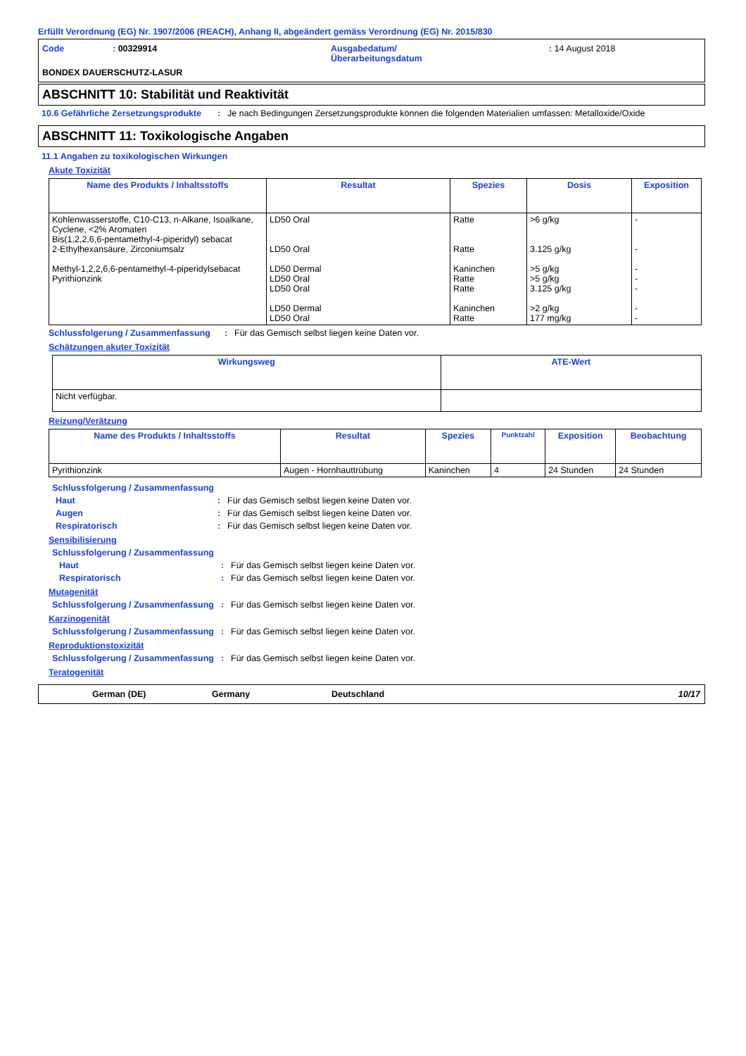Erfüllt Verordnung (EG) Nr. 1907/2006 (REACH), Anhang II, abgeändert gemäss Verordnung (EG) Nr. 2015/830
Code
: 00329914
Ausgabedatum/
Überarbeitungsdatum
: 14 August 2018
BONDEX DAUERSCHUTZ-LASUR
ABSCHNITT 10: Stabilität und Reaktivität
10.6 Gefährliche Zersetzungsprodukte
:
Je nach Bedingungen Zersetzungsprodukte können die folgenden Materialien umfassen: Metalloxide/Oxide
ABSCHNITT 11: Toxikologische Angaben
11.1 Angaben zu toxikologischen Wirkungen
Akute Toxizität
| Name des Produkts / Inhaltsstoffs | Resultat | Spezies | Dosis | Exposition |
| --- | --- | --- | --- | --- |
| Kohlenwasserstoffe, C10-C13, n-Alkane, Isoalkane, Cyclene, <2% Aromaten Bis(1,2,2,6,6-pentamethyl-4-piperidyl) sebacat 2-Ethylhexansäure, Zirconiumsalz Methyl-1,2,2,6,6-pentamethyl-4-piperidylsebacat Pyrithionzink | LD50 Oral LD50 Oral LD50 Dermal LD50 Oral LD50 Oral LD50 Dermal LD50 Oral | Ratte Ratte Kaninchen Ratte Ratte Kaninchen Ratte | >6 g/kg 3.125 g/kg >5 g/kg >5 g/kg 3.125 g/kg >2 g/kg 177 mg/kg | - - - - - - - |
Schlussfolgerung / Zusammenfassung
:
Für das Gemisch selbst liegen keine Daten vor.
Schätzungen akuter Toxizität
| Wirkungsweg | ATE-Wert |
| --- | --- |
| Nicht verfügbar. | |
Reizung/Verätzung
| Name des Produkts / Inhaltsstoffs | Resultat | Spezies | Punktzahl | Exposition | Beobachtung |
| --- | --- | --- | --- | --- | --- |
| Pyrithionzink | Augen - Hornhauttrübung | Kaninchen | 4 | 24 Stunden | 24 Stunden |
Schlussfolgerung / Zusammenfassung
Haut
:
Für das Gemisch selbst liegen keine Daten vor.
Augen
:
Für das Gemisch selbst liegen keine Daten vor.
Respiratorisch
:
Für das Gemisch selbst liegen keine Daten vor.
Sensibilisierung
Schlussfolgerung / Zusammenfassung
Haut
:
Für das Gemisch selbst liegen keine Daten vor.
Respiratorisch
:
Für das Gemisch selbst liegen keine Daten vor.
Mutagenität
Schlussfolgerung / Zusammenfassung
:
Für das Gemisch selbst liegen keine Daten vor.
Karzinogenität
Schlussfolgerung / Zusammenfassung
:
Für das Gemisch selbst liegen keine Daten vor.
Reproduktionstoxizität
Schlussfolgerung / Zusammenfassung
:
Für das Gemisch selbst liegen keine Daten vor.
Teratogenität
German (DE)
Germany
Deutschland
10/17